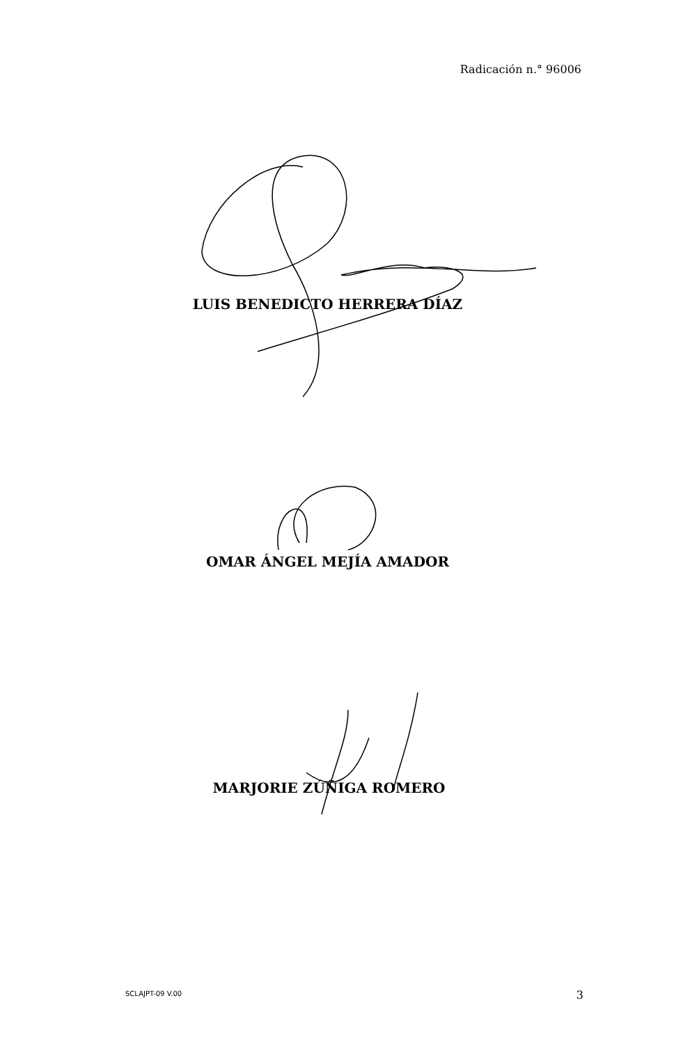Radicación n.° 96006
LUIS BENEDICTO HERRERA DÍAZ
OMAR ÁNGEL MEJÍA AMADOR
MARJORIE ZÚÑIGA ROMERO
SCLAJPT-09 V.00 3